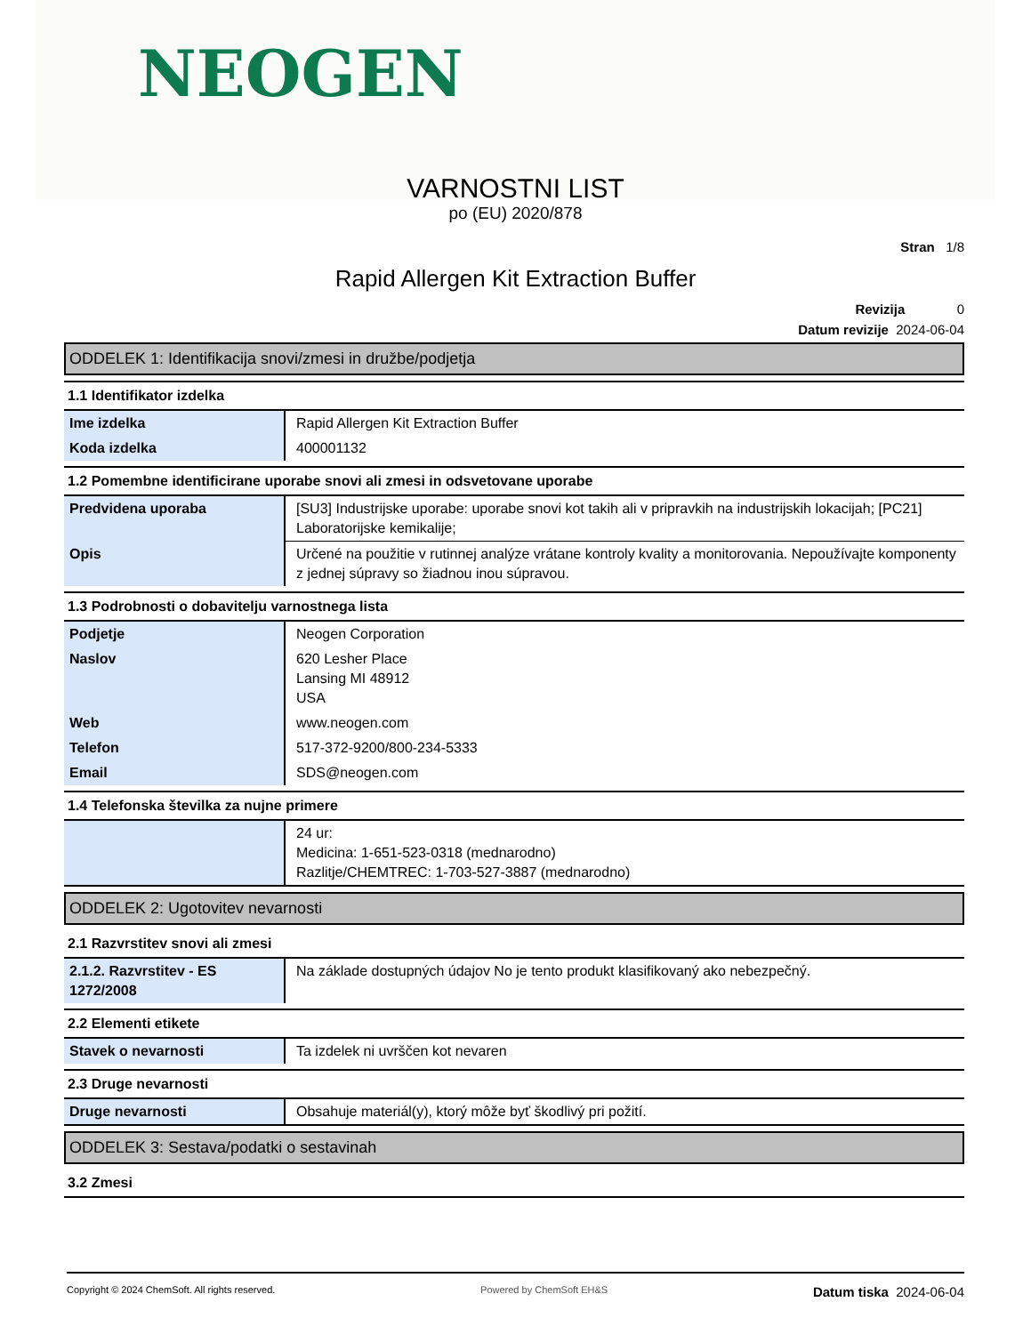NEOGEN
VARNOSTNI LIST
po (EU) 2020/878
Stran 1/8
Rapid Allergen Kit Extraction Buffer
Revizija 0
Datum revizije 2024-06-04
ODDELEK 1: Identifikacija snovi/zmesi in družbe/podjetja
1.1 Identifikator izdelka
| Ime izdelka | Rapid Allergen Kit Extraction Buffer |
| Koda izdelka | 400001132 |
1.2 Pomembne identificirane uporabe snovi ali zmesi in odsvetovane uporabe
| Predvidena uporaba | [SU3] Industrijske uporabe: uporabe snovi kot takih ali v pripravkih na industrijskih lokacijah; [PC21] Laboratorijske kemikalije; |
| Opis | Určené na použitie v rutinnej analýze vrátane kontroly kvality a monitorovania. Nepoužívajte komponenty z jednej súpravy so žiadnou inou súpravou. |
1.3 Podrobnosti o dobavitelju varnostnega lista
| Podjetje | Neogen Corporation |
| Naslov | 620 Lesher Place Lansing MI 48912 USA |
| Web | www.neogen.com |
| Telefon | 517-372-9200/800-234-5333 |
| Email | SDS@neogen.com |
1.4 Telefonska številka za nujne primere
| | 24 ur: Medicina: 1-651-523-0318 (mednarodno) Razlitje/CHEMTREC: 1-703-527-3887 (mednarodno) |
ODDELEK 2: Ugotovitev nevarnosti
2.1 Razvrstitev snovi ali zmesi
| 2.1.2. Razvrstitev - ES 1272/2008 | Na základe dostupných údajov No je tento produkt klasifikovaný ako nebezpečný. |
2.2 Elementi etikete
| Stavek o nevarnosti | Ta izdelek ni uvrščen kot nevaren |
2.3 Druge nevarnosti
| Druge nevarnosti | Obsahuje materiál(y), ktorý môže byť škodlivý pri požití. |
ODDELEK 3: Sestava/podatki o sestavinah
3.2 Zmesi
Copyright © 2024 ChemSoft. All rights reserved. Powered by ChemSoft EH&S Datum tiska 2024-06-04